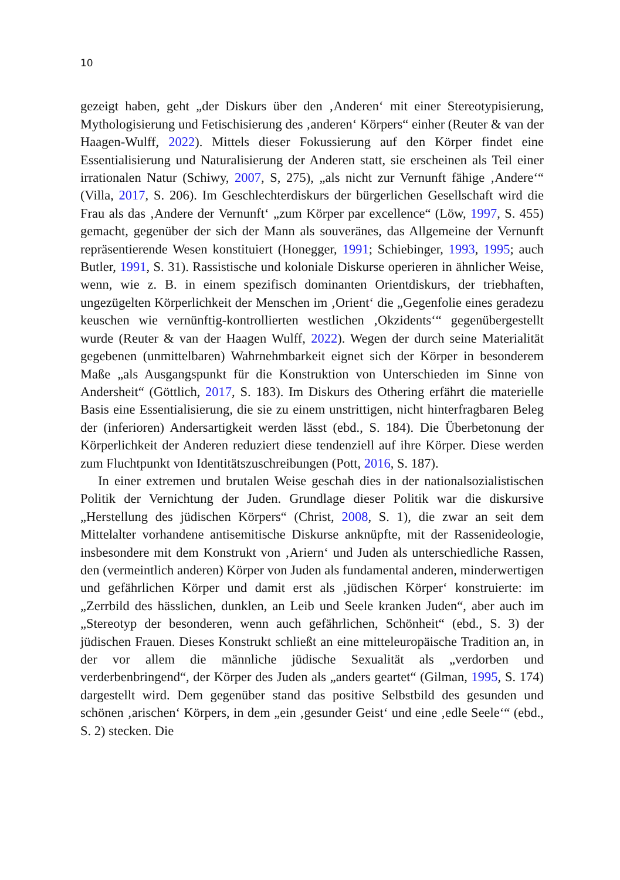10
gezeigt haben, geht „der Diskurs über den ‚Anderen‘ mit einer Stereotypisierung, Mythologisierung und Fetischisierung des ‚anderen‘ Körpers“ einher (Reuter & van der Haagen-Wulff, 2022). Mittels dieser Fokussierung auf den Körper fin­det eine Essentialisierung und Naturalisierung der Anderen statt, sie erscheinen als Teil einer irrationalen Natur (Schiwy, 2007, S, 275), „als nicht zur Vernunft fähige ‚Andere‘“ (Villa, 2017, S. 206). Im Geschlechterdiskurs der bürgerli­chen Gesellschaft wird die Frau als das ‚Andere der Vernunft‘ „zum Körper par excellence“ (Löw, 1997, S. 455) gemacht, gegenüber der sich der Mann als souveränes, das Allgemeine der Vernunft repräsentierende Wesen konstituiert (Honegger, 1991; Schiebinger, 1993, 1995; auch Butler, 1991, S. 31). Rassisti­sche und koloniale Diskurse operieren in ähnlicher Weise, wenn, wie z. B. in einem spezifisch dominanten Orientdiskurs, der triebhaften, ungezügelten Kör­perlichkeit der Menschen im ‚Orient‘ die „Gegenfolie eines geradezu keuschen wie vernünftig-kontrollierten westlichen ‚Okzidents‘“ gegenübergestellt wurde (Reuter & van der Haagen Wulff, 2022). Wegen der durch seine Materialität gegebenen (unmittelbaren) Wahrnehmbarkeit eignet sich der Körper in besonde­rem Maße „als Ausgangspunkt für die Konstruktion von Unterschieden im Sinne von Andersheit“ (Göttlich, 2017, S. 183). Im Diskurs des Othering erfährt die materielle Basis eine Essentialisierung, die sie zu einem unstrittigen, nicht hin­terfragbaren Beleg der (inferioren) Andersartigkeit werden lässt (ebd., S. 184). Die Überbetonung der Körperlichkeit der Anderen reduziert diese tendenziell auf ihre Körper. Diese werden zum Fluchtpunkt von Identitätszuschreibungen (Pott, 2016, S. 187).
In einer extremen und brutalen Weise geschah dies in der nationalsozialis­tischen Politik der Vernichtung der Juden. Grundlage dieser Politik war die diskursive „Herstellung des jüdischen Körpers“ (Christ, 2008, S. 1), die zwar an seit dem Mittelalter vorhandene antisemitische Diskurse anknüpfte, mit der Rassenideologie, insbesondere mit dem Konstrukt von ‚Ariern‘ und Juden als unterschiedliche Rassen, den (vermeintlich anderen) Körper von Juden als fun­damental anderen, minderwertigen und gefährlichen Körper und damit erst als ‚jüdischen Körper‘ konstruierte: im „Zerrbild des hässlichen, dunklen, an Leib und Seele kranken Juden“, aber auch im „Stereotyp der besonderen, wenn auch gefährlichen, Schönheit“ (ebd., S. 3) der jüdischen Frauen. Dieses Konstrukt schließt an eine mitteleuropäische Tradition an, in der vor allem die männli­che jüdische Sexualität als „verdorben und verderbenbringend“, der Körper des Juden als „anders geartet“ (Gilman, 1995, S. 174) dargestellt wird. Dem gegen­über stand das positive Selbstbild des gesunden und schönen ‚arischen‘ Körpers, in dem „ein ‚gesunder Geist‘ und eine ‚edle Seele‘“ (ebd., S. 2) stecken. Die